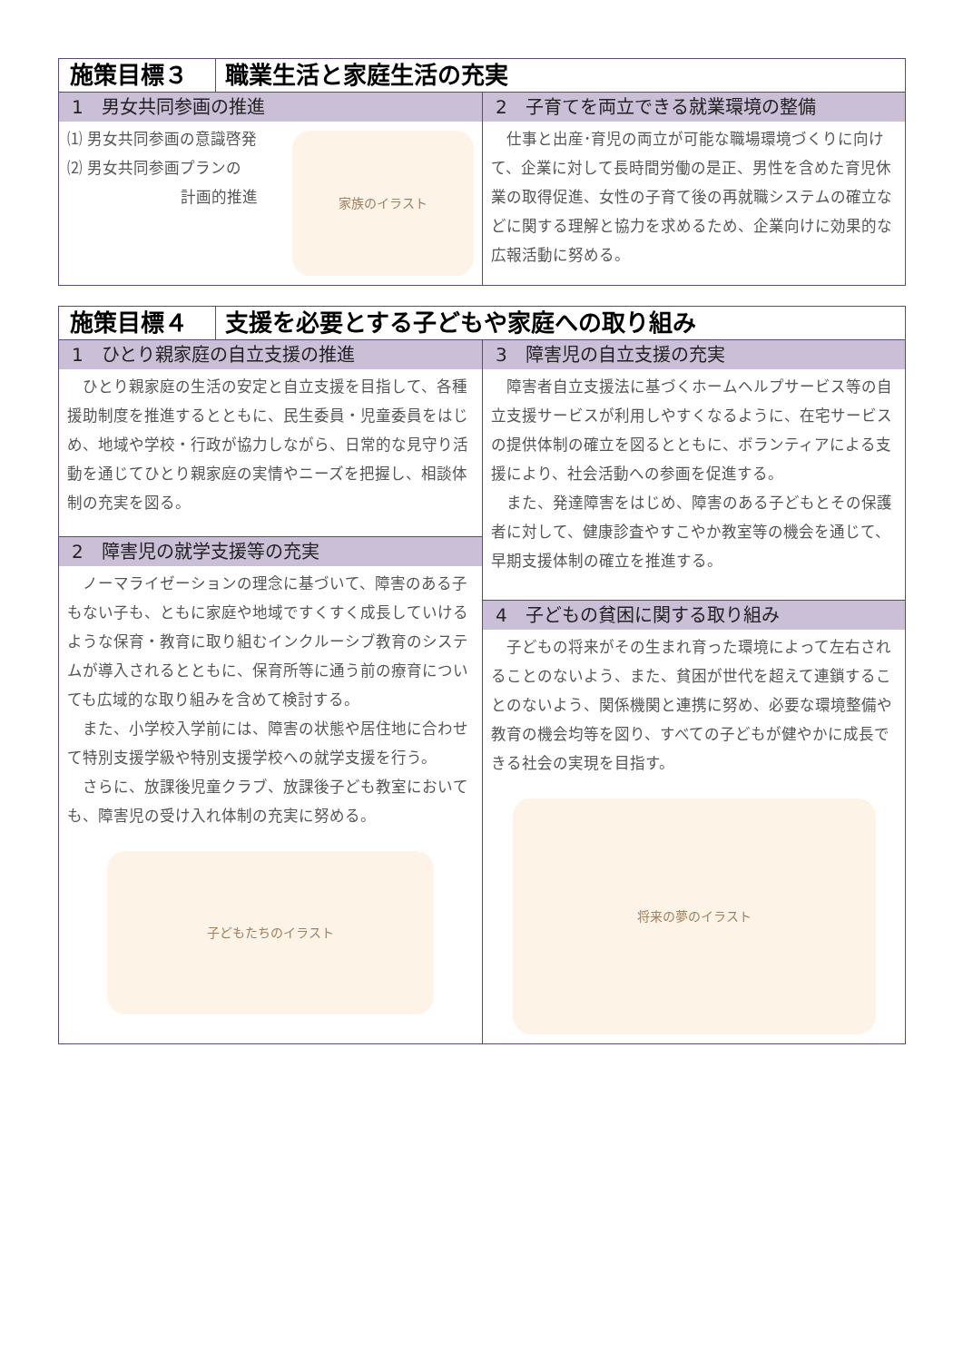施策目標３ 職業生活と家庭生活の充実
1　男女共同参画の推進
⑴ 男女共同参画の意識啓発
⑵ 男女共同参画プランの
計画的推進
家族のイラスト
2　子育てを両立できる就業環境の整備
　仕事と出産･育児の両立が可能な職場環境づくりに向けて、企業に対して長時間労働の是正、男性を含めた育児休業の取得促進、女性の子育て後の再就職システムの確立などに関する理解と協力を求めるため、企業向けに効果的な広報活動に努める。
施策目標４ 支援を必要とする子どもや家庭への取り組み
1　ひとり親家庭の自立支援の推進
　ひとり親家庭の生活の安定と自立支援を目指して、各種援助制度を推進するとともに、民生委員・児童委員をはじめ、地域や学校・行政が協力しながら、日常的な見守り活動を通じてひとり親家庭の実情やニーズを把握し、相談体制の充実を図る。
2　障害児の就学支援等の充実
　ノーマライゼーションの理念に基づいて、障害のある子もない子も、ともに家庭や地域ですくすく成長していけるような保育・教育に取り組むインクルーシブ教育のシステムが導入されるとともに、保育所等に通う前の療育についても広域的な取り組みを含めて検討する。
　また、小学校入学前には、障害の状態や居住地に合わせて特別支援学級や特別支援学校への就学支援を行う。
　さらに、放課後児童クラブ、放課後子ども教室においても、障害児の受け入れ体制の充実に努める。
子どもたちのイラスト
3　障害児の自立支援の充実
　障害者自立支援法に基づくホームヘルプサービス等の自立支援サービスが利用しやすくなるように、在宅サービスの提供体制の確立を図るとともに、ボランティアによる支援により、社会活動への参画を促進する。
　また、発達障害をはじめ、障害のある子どもとその保護者に対して、健康診査やすこやか教室等の機会を通じて、早期支援体制の確立を推進する。
4　子どもの貧困に関する取り組み
　子どもの将来がその生まれ育った環境によって左右されることのないよう、また、貧困が世代を超えて連鎖することのないよう、関係機関と連携に努め、必要な環境整備や教育の機会均等を図り、すべての子どもが健やかに成長できる社会の実現を目指す。
将来の夢のイラスト